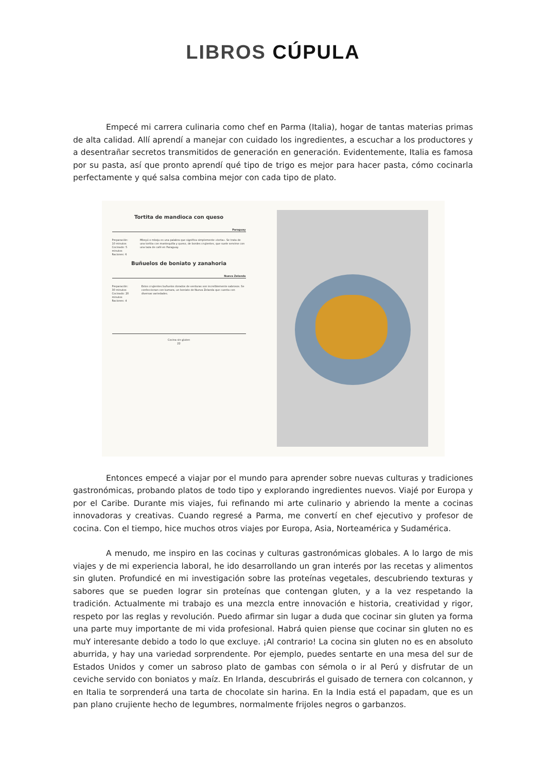LIBROS CÚPULA
Empecé mi carrera culinaria como chef en Parma (Italia), hogar de tantas materias primas de alta calidad. Allí aprendí a manejar con cuidado los ingredientes, a escuchar a los productores y a desentrañar secretos transmitidos de generación en generación. Evidentemente, Italia es famosa por su pasta, así que pronto aprendí qué tipo de trigo es mejor para hacer pasta, cómo cocinarla perfectamente y qué salsa combina mejor con cada tipo de plato.
Tortita de mandioca con queso
Paraguay
Preparación: 10 minutos
Cocinado: 5 minutos
Raciones: 6
Mbeyú o mbeju es una palabra que significa simplemente «torta». Se trata de una tortita con mantequilla y queso, de bordes crujientes, que suele servirse con una taza de café en Paraguay.
Buñuelos de boniato y zanahoria
Nueva Zelanda
Preparación: 30 minutos
Cocinado: 20 minutos
Raciones: 4
Estos crujientes buñuelos dorados de verduras son increíblemente sabrosos. Se confeccionan con kumara, un boniato de Nueva Zelanda que cuenta con diversas variedades.
Cocina sin gluten
22
Entonces empecé a viajar por el mundo para aprender sobre nuevas culturas y tradiciones gastronómicas, probando platos de todo tipo y explorando ingredientes nuevos. Viajé por Europa y por el Caribe. Durante mis viajes, fui refinando mi arte culinario y abriendo la mente a cocinas innovadoras y creativas. Cuando regresé a Parma, me convertí en chef ejecutivo y profesor de cocina. Con el tiempo, hice muchos otros viajes por Europa, Asia, Norteamérica y Sudamérica.
A menudo, me inspiro en las cocinas y culturas gastronómicas globales. A lo largo de mis viajes y de mi experiencia laboral, he ido desarrollando un gran interés por las recetas y alimentos sin gluten. Profundicé en mi investigación sobre las proteínas vegetales, descubriendo texturas y sabores que se pueden lograr sin proteínas que contengan gluten, y a la vez respetando la tradición. Actualmente mi trabajo es una mezcla entre innovación e historia, creatividad y rigor, respeto por las reglas y revolución. Puedo afirmar sin lugar a duda que cocinar sin gluten ya forma una parte muy importante de mi vida profesional. Habrá quien piense que cocinar sin gluten no es muY interesante debido a todo lo que excluye. ¡Al contrario! La cocina sin gluten no es en absoluto aburrida, y hay una variedad sorprendente. Por ejemplo, puedes sentarte en una mesa del sur de Estados Unidos y comer un sabroso plato de gambas con sémola o ir al Perú y disfrutar de un ceviche servido con boniatos y maíz. En Irlanda, descubrirás el guisado de ternera con colcannon, y en Italia te sorprenderá una tarta de chocolate sin harina. En la India está el papadam, que es un pan plano crujiente hecho de legumbres, normalmente frijoles negros o garbanzos.